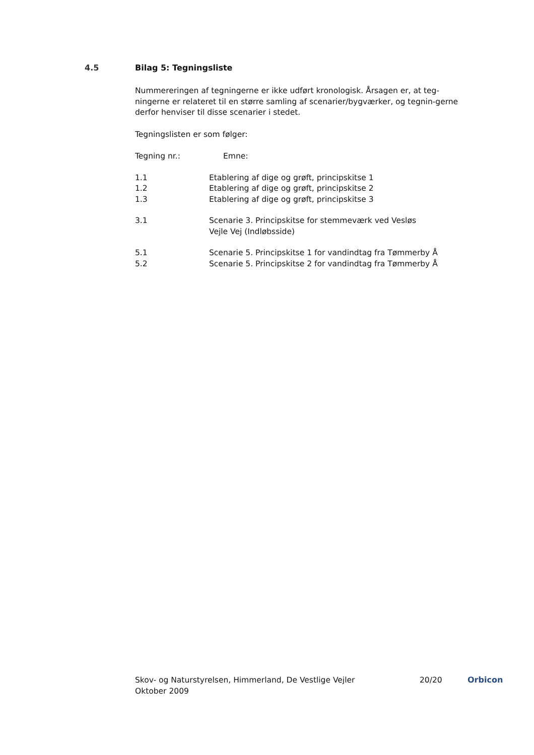4.5 Bilag 5: Tegningsliste
Nummereringen af tegningerne er ikke udført kronologisk. Årsagen er, at teg-ningerne er relateret til en større samling af scenarier/bygværker, og tegnin-gerne derfor henviser til disse scenarier i stedet.
Tegningslisten er som følger:
| Tegning nr.: | Emne: |
| 1.1 | Etablering af dige og grøft, principskitse 1 |
| 1.2 | Etablering af dige og grøft, principskitse 2 |
| 1.3 | Etablering af dige og grøft, principskitse 3 |
| 3.1 | Scenarie 3. Principskitse for stemmeværk ved Vesløs Vejle Vej (Indløbsside) |
| 5.1 | Scenarie 5. Principskitse 1 for vandindtag fra Tømmerby Å |
| 5.2 | Scenarie 5. Principskitse 2 for vandindtag fra Tømmerby Å |
Skov- og Naturstyrelsen, Himmerland, De Vestlige Vejler
Oktober 2009
20/20 Orbicon